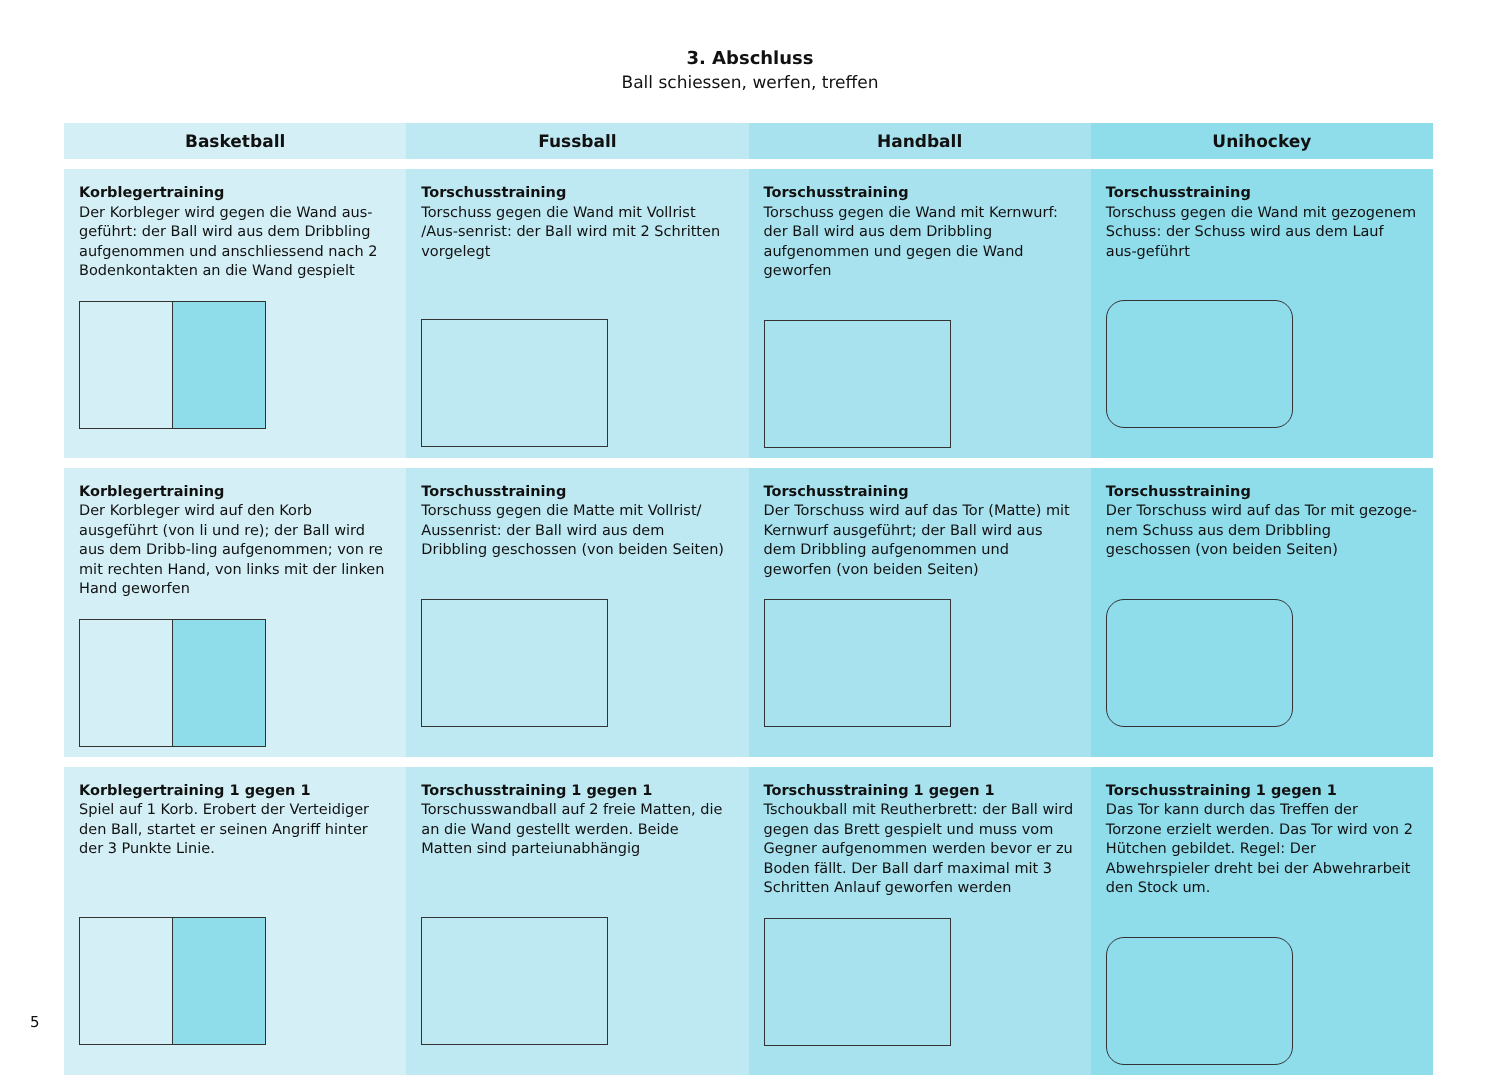3. Abschluss
Ball schiessen, werfen, treffen
| Basketball | Fussball | Handball | Unihockey |
| --- | --- | --- | --- |
| Korblegertraining Der Korbleger wird gegen die Wand aus-geführt: der Ball wird aus dem Dribbling aufgenommen und anschliessend nach 2 Bodenkontakten an die Wand gespielt | Torschusstraining Torschuss gegen die Wand mit Vollrist /Aus-senrist: der Ball wird mit 2 Schritten vorgelegt | Torschusstraining Torschuss gegen die Wand mit Kernwurf: der Ball wird aus dem Dribbling aufgenommen und gegen die Wand geworfen | Torschusstraining Torschuss gegen die Wand mit gezogenem Schuss: der Schuss wird aus dem Lauf aus-geführt |
| Korblegertraining Der Korbleger wird auf den Korb ausgeführt (von li und re); der Ball wird aus dem Dribb-ling aufgenommen; von re mit rechten Hand, von links mit der linken Hand geworfen | Torschusstraining Torschuss gegen die Matte mit Vollrist/ Aussenrist: der Ball wird aus dem Dribbling geschossen (von beiden Seiten) | Torschusstraining Der Torschuss wird auf das Tor (Matte) mit Kernwurf ausgeführt; der Ball wird aus dem Dribbling aufgenommen und geworfen (von beiden Seiten) | Torschusstraining Der Torschuss wird auf das Tor mit gezoge-nem Schuss aus dem Dribbling geschossen (von beiden Seiten) |
| Korblegertraining 1 gegen 1 Spiel auf 1 Korb. Erobert der Verteidiger den Ball, startet er seinen Angriff hinter der 3 Punkte Linie. | Torschusstraining 1 gegen 1 Torschusswandball auf 2 freie Matten, die an die Wand gestellt werden. Beide Matten sind parteiunabhängig | Torschusstraining 1 gegen 1 Tschoukball mit Reutherbrett: der Ball wird gegen das Brett gespielt und muss vom Gegner aufgenommen werden bevor er zu Boden fällt. Der Ball darf maximal mit 3 Schritten Anlauf geworfen werden | Torschusstraining 1 gegen 1 Das Tor kann durch das Treffen der Torzone erzielt werden. Das Tor wird von 2 Hütchen gebildet. Regel: Der Abwehrspieler dreht bei der Abwehrarbeit den Stock um. |
5